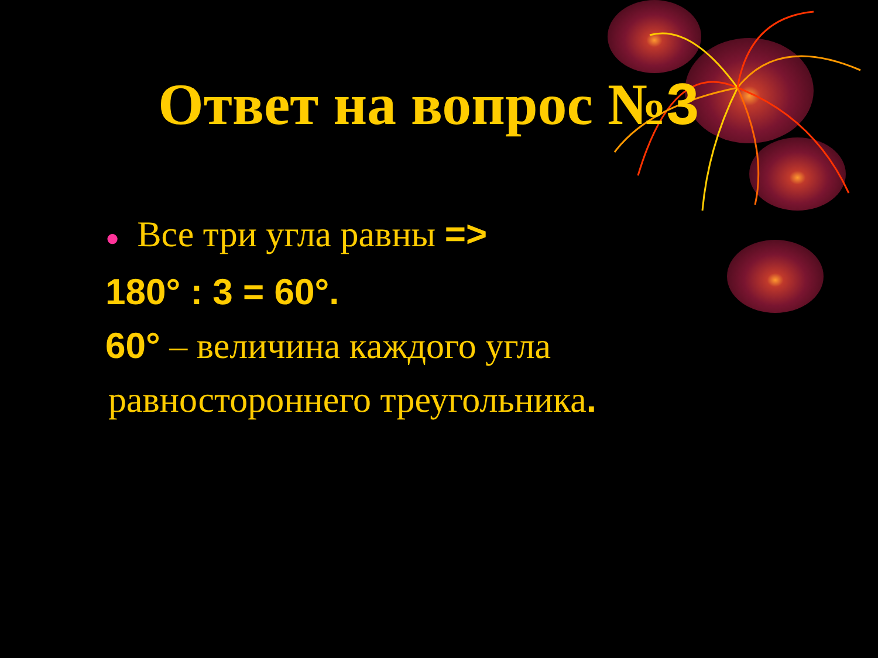Ответ на вопрос №3
● Все три угла равны =>
180° : 3 = 60°.
60° – величина каждого угла
равностороннего треугольника.